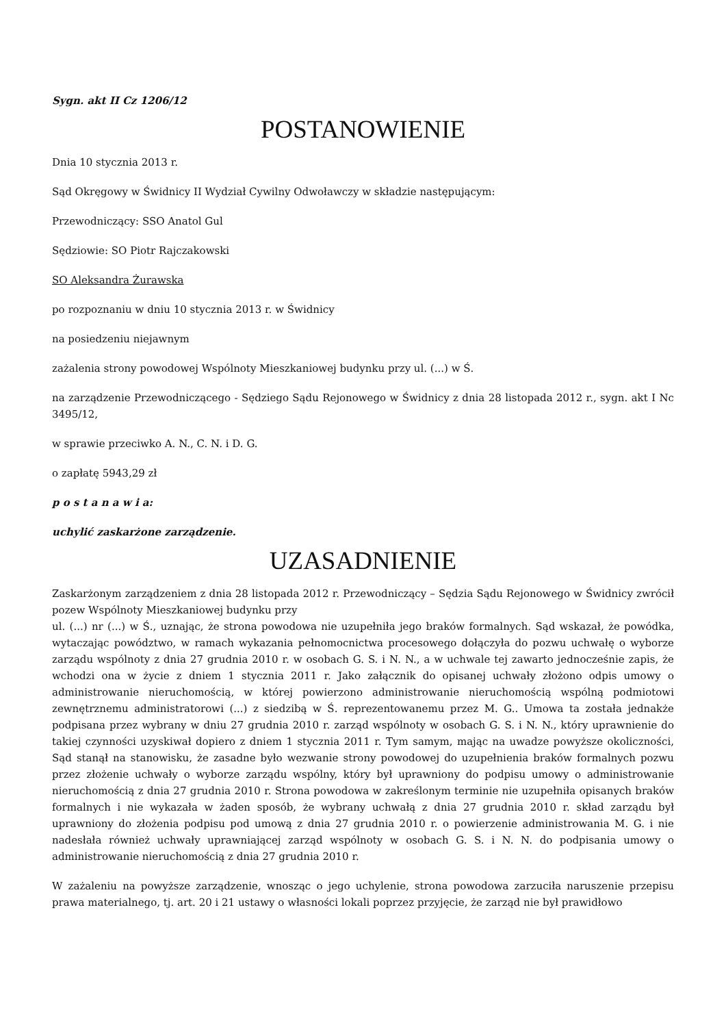Sygn. akt II Cz 1206/12
POSTANOWIENIE
Dnia 10 stycznia 2013 r.
Sąd Okręgowy w Świdnicy II Wydział Cywilny Odwoławczy w składzie następującym:
Przewodniczący: SSO Anatol Gul
Sędziowie: SO Piotr Rajczakowski
SO Aleksandra Żurawska
po rozpoznaniu w dniu 10 stycznia 2013 r. w Świdnicy
na posiedzeniu niejawnym
zażalenia strony powodowej Wspólnoty Mieszkaniowej budynku przy ul. (...) w Ś.
na zarządzenie Przewodniczącego - Sędziego Sądu Rejonowego w Świdnicy z dnia 28 listopada 2012 r., sygn. akt I Nc 3495/12,
w sprawie przeciwko A. N., C. N. i D. G.
o zapłatę 5943,29 zł
p o s t a n a w i a:
uchylić zaskarżone zarządzenie.
UZASADNIENIE
Zaskarżonym zarządzeniem z dnia 28 listopada 2012 r. Przewodniczący – Sędzia Sądu Rejonowego w Świdnicy zwrócił pozew Wspólnoty Mieszkaniowej budynku przy
ul. (...) nr (...) w Ś., uznając, że strona powodowa nie uzupełniła jego braków formalnych. Sąd wskazał, że powódka, wytaczając powództwo, w ramach wykazania pełnomocnictwa procesowego dołączyła do pozwu uchwałę o wyborze zarządu wspólnoty z dnia 27 grudnia 2010 r. w osobach G. S. i N. N., a w uchwale tej zawarto jednocześnie zapis, że wchodzi ona w życie z dniem 1 stycznia 2011 r. Jako załącznik do opisanej uchwały złożono odpis umowy o administrowanie nieruchomością, w której powierzono administrowanie nieruchomością wspólną podmiotowi zewnętrznemu administratorowi (...) z siedzibą w Ś. reprezentowanemu przez M. G.. Umowa ta została jednakże podpisana przez wybrany w dniu 27 grudnia 2010 r. zarząd wspólnoty w osobach G. S. i N. N., który uprawnienie do takiej czynności uzyskiwał dopiero z dniem 1 stycznia 2011 r. Tym samym, mając na uwadze powyższe okoliczności, Sąd stanął na stanowisku, że zasadne było wezwanie strony powodowej do uzupełnienia braków formalnych pozwu przez złożenie uchwały o wyborze zarządu wspólny, który był uprawniony do podpisu umowy o administrowanie nieruchomością z dnia 27 grudnia 2010 r. Strona powodowa w zakreślonym terminie nie uzupełniła opisanych braków formalnych i nie wykazała w żaden sposób, że wybrany uchwałą z dnia 27 grudnia 2010 r. skład zarządu był uprawniony do złożenia podpisu pod umową z dnia 27 grudnia 2010 r. o powierzenie administrowania M. G. i nie nadesłała również uchwały uprawniającej zarząd wspólnoty w osobach G. S. i N. N. do podpisania umowy o administrowanie nieruchomością z dnia 27 grudnia 2010 r.
W zażaleniu na powyższe zarządzenie, wnosząc o jego uchylenie, strona powodowa zarzuciła naruszenie przepisu prawa materialnego, tj. art. 20 i 21 ustawy o własności lokali poprzez przyjęcie, że zarząd nie był prawidłowo